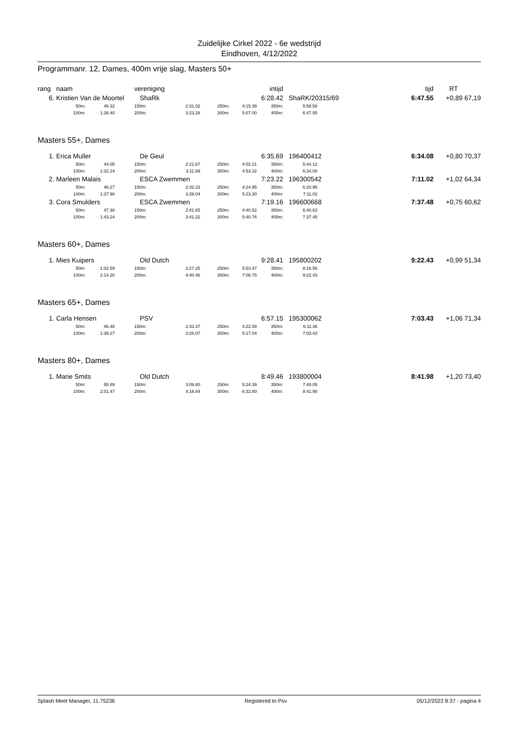Zuidelijke Cirkel 2022 - 6e wedstrijd
Eindhoven, 4/12/2022
Programmanr. 12, Dames, 400m vrije slag, Masters 50+
| rang | naam | vereniging | intijd | | | tijd | RT | |
| 6. | Kristien Van de Moortel | | | ShaRk | | | 6:28.42 | | ShaRK/20315/69 | | 6:47.55 | +0,89 67,19 |
| | 50m: | 46.32 | | 150m: | 2:31.02 | 250m: | 4:15.39 | 350m: | 5:58.58 | | | |
| | 100m: | 1:38.40 | | 200m: | 3:23.28 | 300m: | 5:07.00 | 400m: | 6:47.55 | | | |
Masters 55+, Dames
| 1. | Erica Muller | | | De Geul | | | 6:35.69 | | 196400412 | | 6:34.08 | +0,80 70,37 |
| | 50m: | 44.05 | | 150m: | 2:21.67 | 250m: | 4:02.21 | 350m: | 5:44.12 | | | |
| | 100m: | 1:32.24 | | 200m: | 3:11.89 | 300m: | 4:53.32 | 400m: | 6:34.08 | | | |
| 2. | Marleen Malais | | | ESCA Zwemmen | | | 7:23.22 | | 196300542 | | 7:11.02 | +1,02 64,34 |
| | 50m: | 46.27 | | 150m: | 2:32.33 | 250m: | 4:24.95 | 350m: | 6:20.95 | | | |
| | 100m: | 1:37.98 | | 200m: | 3:28.04 | 300m: | 5:23.30 | 400m: | 7:11.02 | | | |
| 3. | Cora Smulders | | | ESCA Zwemmen | | | 7:19.16 | | 196600668 | | 7:37.48 | +0,75 60,62 |
| | 50m: | 47.38 | | 150m: | 2:41.65 | 250m: | 4:40.52 | 350m: | 6:40.63 | | | |
| | 100m: | 1:43.24 | | 200m: | 3:41.22 | 300m: | 5:40.76 | 400m: | 7:37.48 | | | |
Masters 60+, Dames
| 1. | Mies Kuipers | | | Old Dutch | | | 9:28.41 | | 195800202 | | 9:22.43 | +0,99 51,34 |
| | 50m: | 1:02.59 | | 150m: | 3:27.25 | 250m: | 5:53.47 | 350m: | 8:16.56 | | | |
| | 100m: | 2:14.20 | | 200m: | 4:40.46 | 300m: | 7:06.75 | 400m: | 9:22.43 | | | |
Masters 65+, Dames
| 1. | Carla Hensen | | | PSV | | | 6:57.15 | | 195300062 | | 7:03.43 | +1,06 71,34 |
| | 50m: | 46.48 | | 150m: | 2:33.37 | 250m: | 4:22.59 | 350m: | 6:11.36 | | | |
| | 100m: | 1:39.27 | | 200m: | 3:28.07 | 300m: | 5:17.04 | 400m: | 7:03.43 | | | |
Masters 80+, Dames
| 1. | Marie Smits | | | Old Dutch | | | 8:49.46 | | 193800004 | | 8:41.98 | +1,20 73,40 |
| | 50m: | 55.89 | | 150m: | 3:09.80 | 250m: | 5:24.39 | 350m: | 7:40.05 | | | |
| | 100m: | 2:01.47 | | 200m: | 4:16.84 | 300m: | 6:32.80 | 400m: | 8:41.98 | | | |
Splash Meet Manager, 11.75236 Registered to Psv 05/12/2022 8:37 - pagina 4